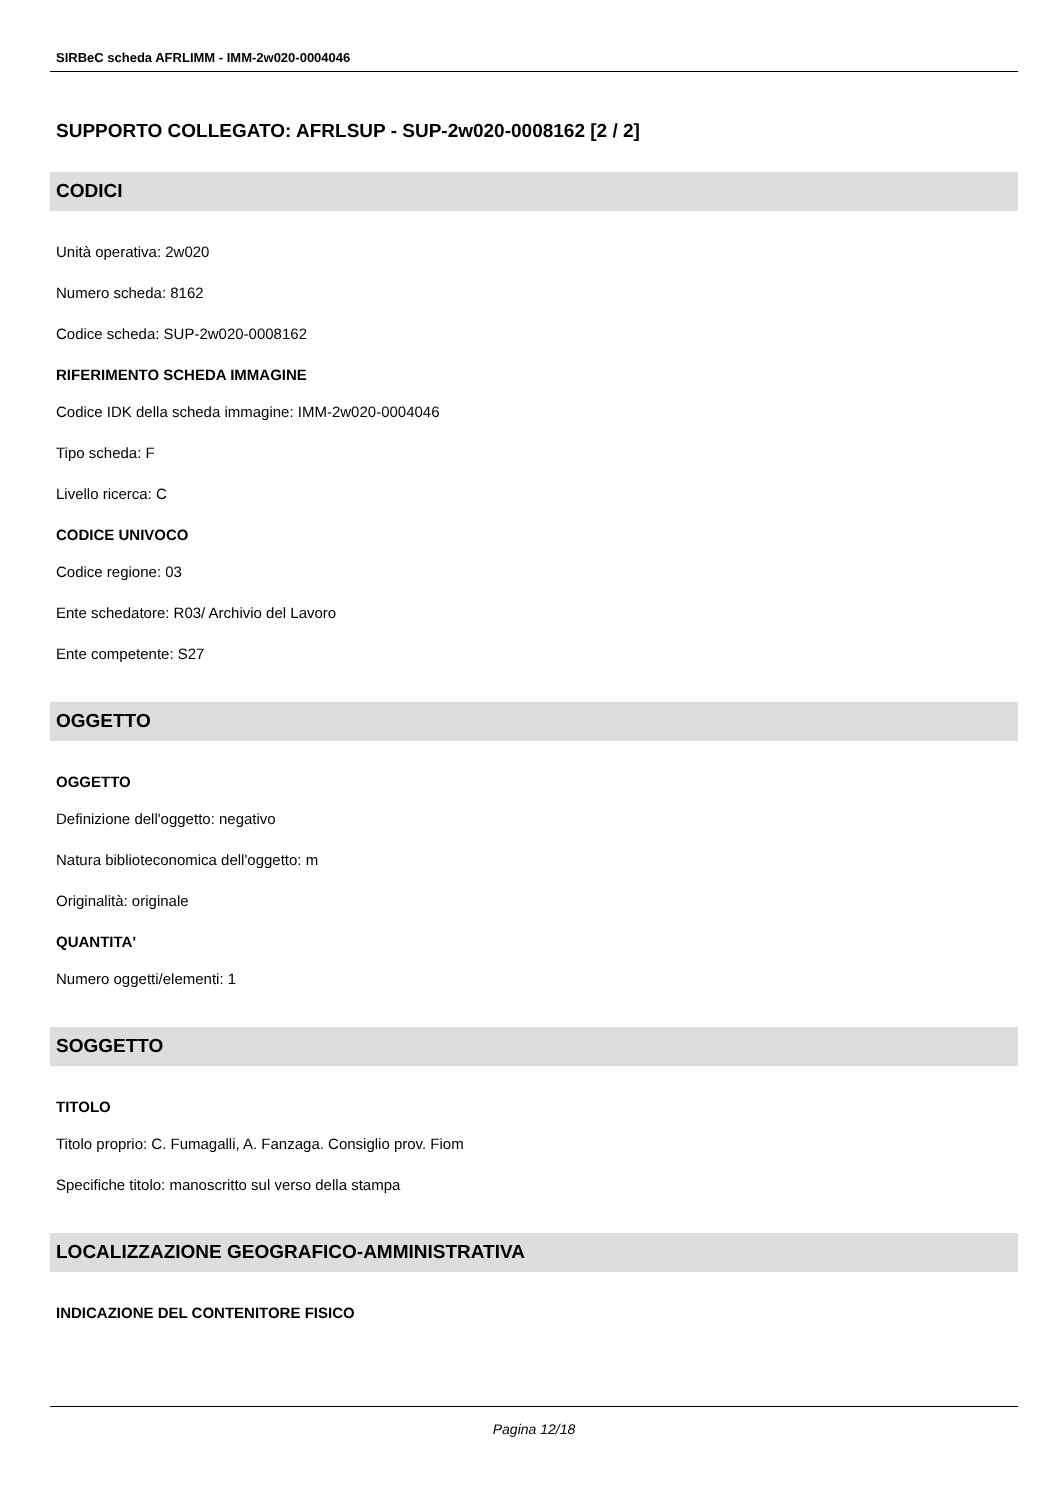SIRBeC scheda AFRLIMM - IMM-2w020-0004046
SUPPORTO COLLEGATO: AFRLSUP - SUP-2w020-0008162 [2 / 2]
CODICI
Unità operativa: 2w020
Numero scheda: 8162
Codice scheda: SUP-2w020-0008162
RIFERIMENTO SCHEDA IMMAGINE
Codice IDK della scheda immagine: IMM-2w020-0004046
Tipo scheda: F
Livello ricerca: C
CODICE UNIVOCO
Codice regione: 03
Ente schedatore: R03/ Archivio del Lavoro
Ente competente: S27
OGGETTO
OGGETTO
Definizione dell'oggetto: negativo
Natura biblioteconomica dell'oggetto: m
Originalità: originale
QUANTITA'
Numero oggetti/elementi: 1
SOGGETTO
TITOLO
Titolo proprio: C. Fumagalli, A. Fanzaga. Consiglio prov. Fiom
Specifiche titolo: manoscritto sul verso della stampa
LOCALIZZAZIONE GEOGRAFICO-AMMINISTRATIVA
INDICAZIONE DEL CONTENITORE FISICO
Pagina 12/18